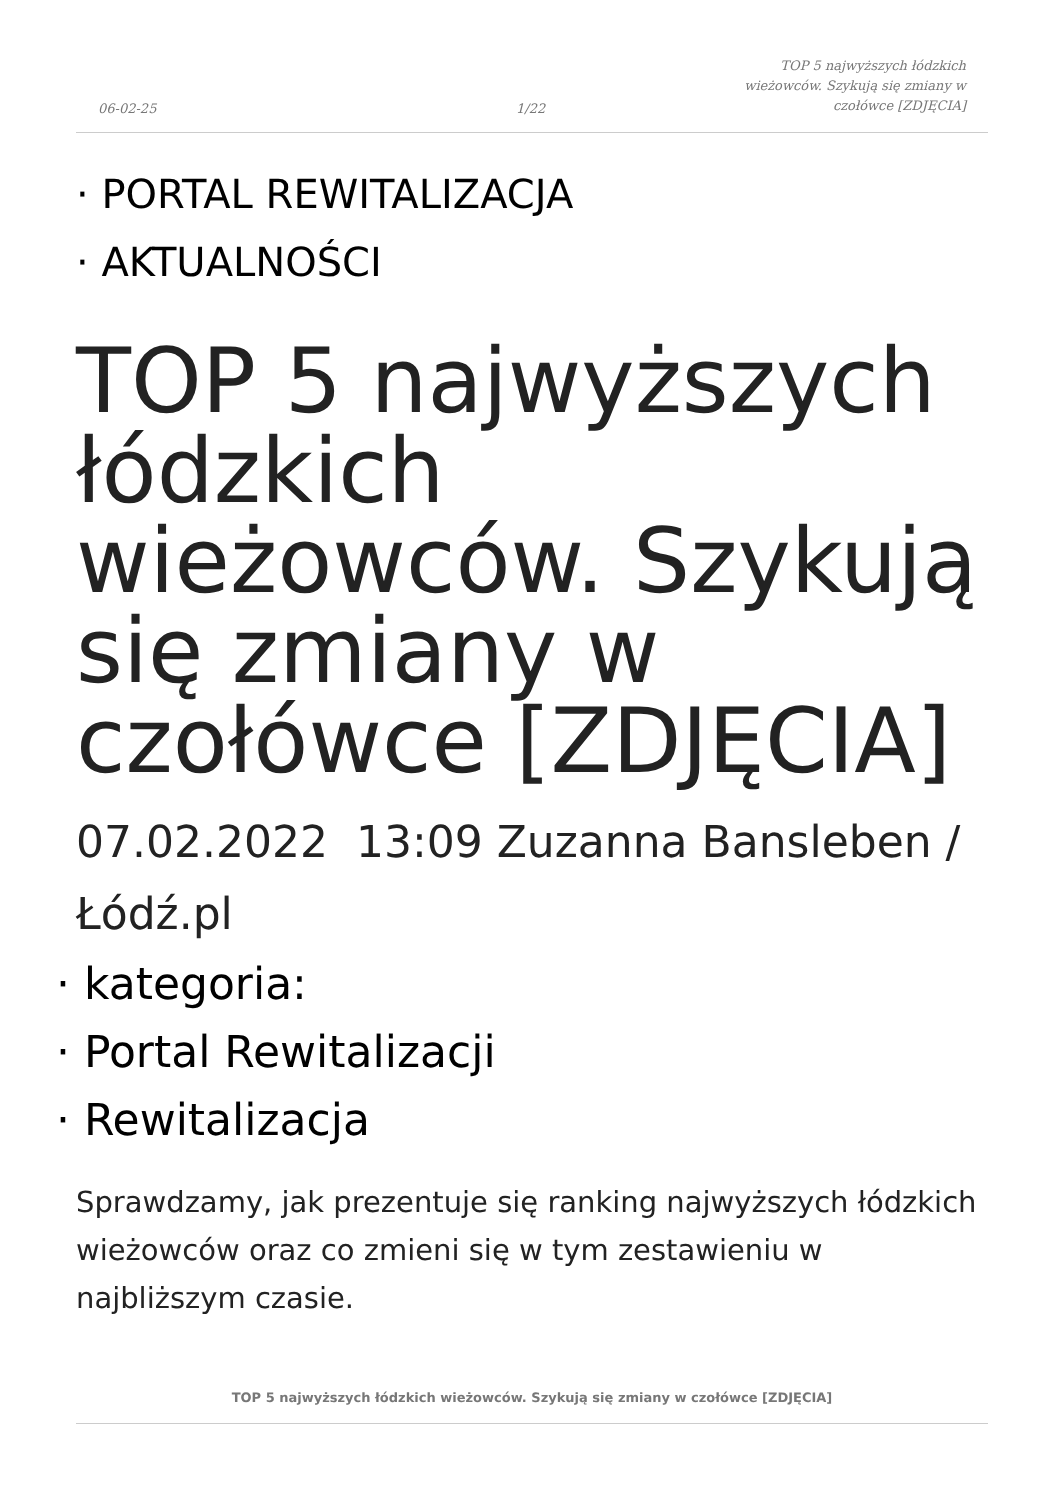06-02-25 1/22 TOP 5 najwyższych łódzkich wieżowców. Szykują się zmiany w czołówce [ZDJĘCIA]
· PORTAL REWITALIZACJA
· AKTUALNOŚCI
TOP 5 najwyższych łódzkich wieżowców. Szykują się zmiany w czołówce [ZDJĘCIA]
07.02.2022 13:09 Zuzanna Bansleben / Łódź.pl
· kategoria:
· Portal Rewitalizacji
· Rewitalizacja
Sprawdzamy, jak prezentuje się ranking najwyższych łódzkich wieżowców oraz co zmieni się w tym zestawieniu w najbliższym czasie.
TOP 5 najwyższych łódzkich wieżowców. Szykują się zmiany w czołówce [ZDJĘCIA]